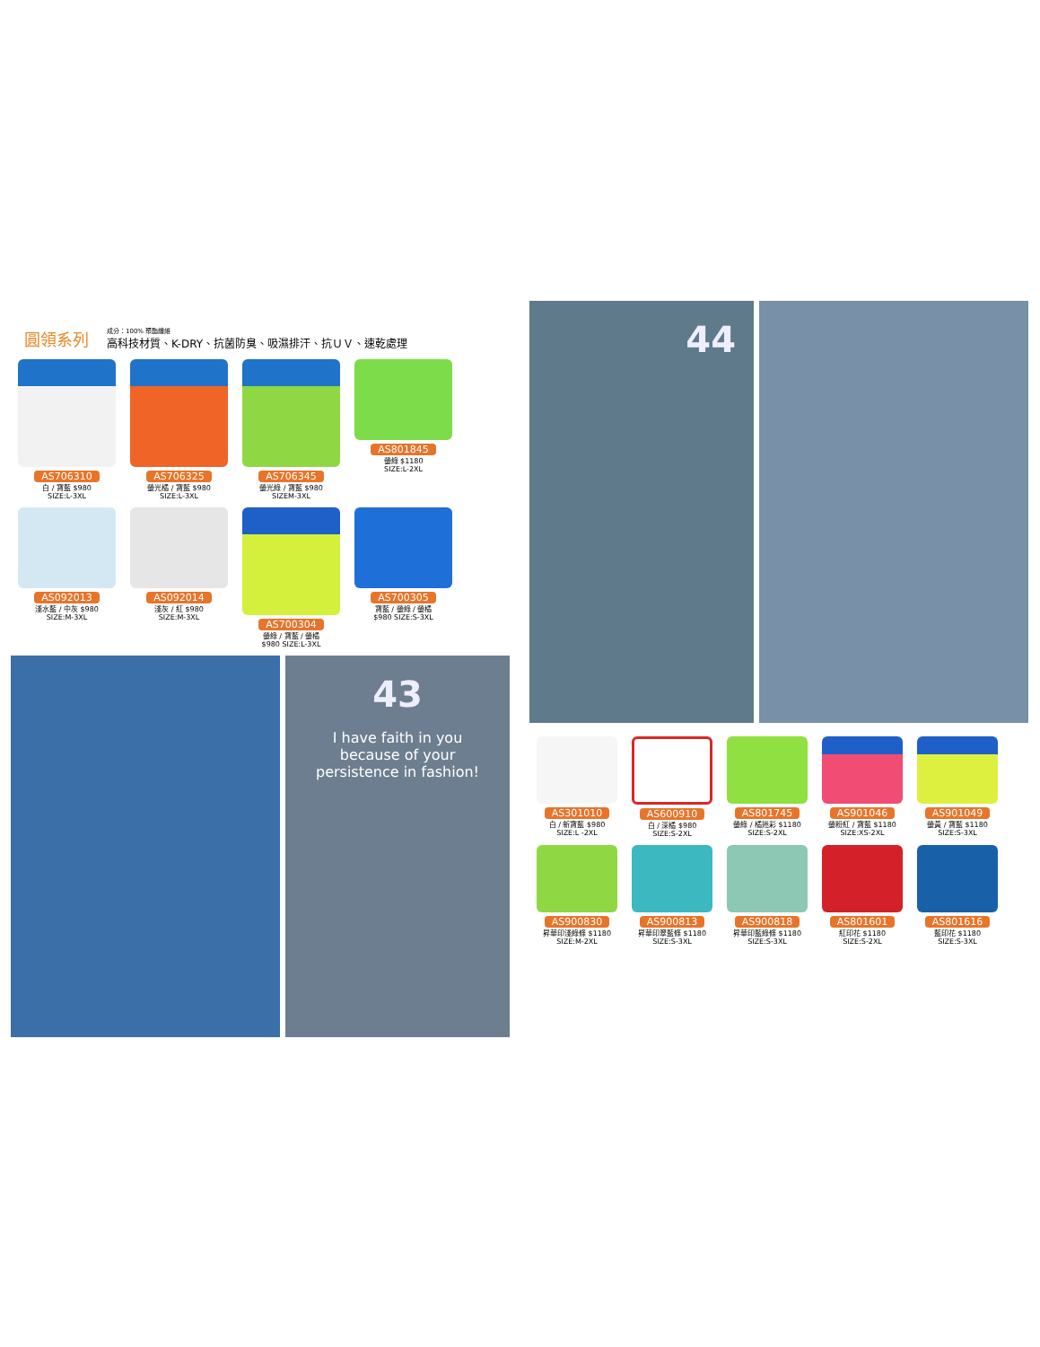圓領系列
成分：100% 聚酯纖維
高科技材質、K-DRY、抗菌防臭、吸濕排汗、抗ＵＶ、速乾處理
AS706310
白 / 寶藍 $980
SIZE:L-3XL
AS706325
螢光橘 / 寶藍 $980
SIZE:L-3XL
AS706345
螢光綠 / 寶藍 $980
SIZEM-3XL
AS801845
螢綠 $1180
SIZE:L-2XL
AS092013
淺水藍 / 中灰 $980
SIZE:M-3XL
AS092014
淺灰 / 紅 $980
SIZE:M-3XL
AS700304
螢綠 / 寶藍 / 螢橘
$980 SIZE:L-3XL
AS700305
寶藍 / 螢綠 / 螢橘
$980 SIZE:S-3XL
43
I have faith in you because of your persistence in fashion!
44
AS301010
白 / 新寶藍 $980
SIZE:L -2XL
AS600910
白 / 深橘 $980
SIZE:S-2XL
AS801745
螢綠 / 橘迷彩 $1180
SIZE:S-2XL
AS901046
螢粉紅 / 寶藍 $1180
SIZE:XS-2XL
AS901049
螢黃 / 寶藍 $1180
SIZE:S-3XL
AS900830
昇華印淺綠條 $1180
SIZE:M-2XL
AS900813
昇華印翠藍條 $1180
SIZE:S-3XL
AS900818
昇華印藍綠條 $1180
SIZE:S-3XL
AS801601
紅印花 $1180
SIZE:S-2XL
AS801616
藍印花 $1180
SIZE:S-3XL